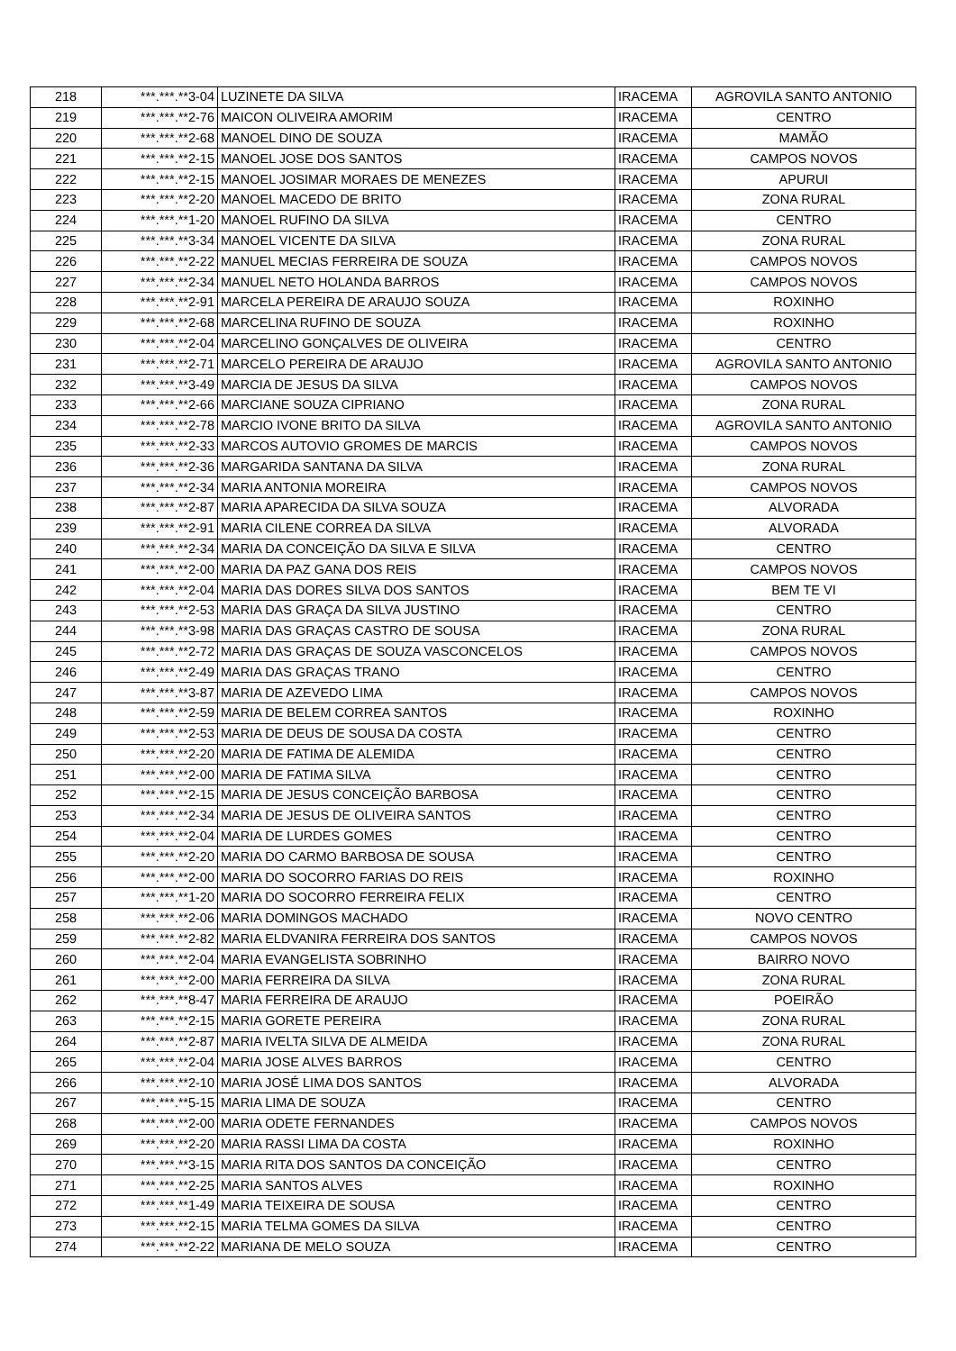| 218 | ***.***.**3-04 | LUZINETE DA SILVA | IRACEMA | AGROVILA SANTO ANTONIO |
| 219 | ***.***.**2-76 | MAICON OLIVEIRA AMORIM | IRACEMA | CENTRO |
| 220 | ***.***.**2-68 | MANOEL DINO DE SOUZA | IRACEMA | MAMÃO |
| 221 | ***.***.**2-15 | MANOEL JOSE DOS SANTOS | IRACEMA | CAMPOS NOVOS |
| 222 | ***.***.**2-15 | MANOEL JOSIMAR MORAES DE MENEZES | IRACEMA | APURUI |
| 223 | ***.***.**2-20 | MANOEL MACEDO DE BRITO | IRACEMA | ZONA RURAL |
| 224 | ***.***.**1-20 | MANOEL RUFINO DA SILVA | IRACEMA | CENTRO |
| 225 | ***.***.**3-34 | MANOEL VICENTE DA SILVA | IRACEMA | ZONA RURAL |
| 226 | ***.***.**2-22 | MANUEL MECIAS FERREIRA DE SOUZA | IRACEMA | CAMPOS NOVOS |
| 227 | ***.***.**2-34 | MANUEL NETO HOLANDA BARROS | IRACEMA | CAMPOS NOVOS |
| 228 | ***.***.**2-91 | MARCELA PEREIRA DE ARAUJO SOUZA | IRACEMA | ROXINHO |
| 229 | ***.***.**2-68 | MARCELINA RUFINO DE SOUZA | IRACEMA | ROXINHO |
| 230 | ***.***.**2-04 | MARCELINO GONÇALVES DE OLIVEIRA | IRACEMA | CENTRO |
| 231 | ***.***.**2-71 | MARCELO PEREIRA DE ARAUJO | IRACEMA | AGROVILA SANTO ANTONIO |
| 232 | ***.***.**3-49 | MARCIA DE JESUS DA SILVA | IRACEMA | CAMPOS NOVOS |
| 233 | ***.***.**2-66 | MARCIANE SOUZA CIPRIANO | IRACEMA | ZONA RURAL |
| 234 | ***.***.**2-78 | MARCIO IVONE BRITO DA SILVA | IRACEMA | AGROVILA SANTO ANTONIO |
| 235 | ***.***.**2-33 | MARCOS AUTOVIO GROMES DE MARCIS | IRACEMA | CAMPOS NOVOS |
| 236 | ***.***.**2-36 | MARGARIDA SANTANA DA SILVA | IRACEMA | ZONA RURAL |
| 237 | ***.***.**2-34 | MARIA ANTONIA MOREIRA | IRACEMA | CAMPOS NOVOS |
| 238 | ***.***.**2-87 | MARIA APARECIDA DA SILVA SOUZA | IRACEMA | ALVORADA |
| 239 | ***.***.**2-91 | MARIA CILENE CORREA DA SILVA | IRACEMA | ALVORADA |
| 240 | ***.***.**2-34 | MARIA DA CONCEIÇÃO DA SILVA E SILVA | IRACEMA | CENTRO |
| 241 | ***.***.**2-00 | MARIA DA PAZ GANA DOS REIS | IRACEMA | CAMPOS NOVOS |
| 242 | ***.***.**2-04 | MARIA DAS DORES SILVA DOS SANTOS | IRACEMA | BEM TE VI |
| 243 | ***.***.**2-53 | MARIA DAS GRAÇA DA SILVA JUSTINO | IRACEMA | CENTRO |
| 244 | ***.***.**3-98 | MARIA DAS GRAÇAS CASTRO DE SOUSA | IRACEMA | ZONA RURAL |
| 245 | ***.***.**2-72 | MARIA DAS GRAÇAS DE SOUZA VASCONCELOS | IRACEMA | CAMPOS NOVOS |
| 246 | ***.***.**2-49 | MARIA DAS GRAÇAS TRANO | IRACEMA | CENTRO |
| 247 | ***.***.**3-87 | MARIA DE AZEVEDO LIMA | IRACEMA | CAMPOS NOVOS |
| 248 | ***.***.**2-59 | MARIA DE BELEM CORREA SANTOS | IRACEMA | ROXINHO |
| 249 | ***.***.**2-53 | MARIA DE DEUS DE SOUSA DA COSTA | IRACEMA | CENTRO |
| 250 | ***.***.**2-20 | MARIA DE FATIMA DE ALEMIDA | IRACEMA | CENTRO |
| 251 | ***.***.**2-00 | MARIA DE FATIMA SILVA | IRACEMA | CENTRO |
| 252 | ***.***.**2-15 | MARIA DE JESUS CONCEIÇÃO BARBOSA | IRACEMA | CENTRO |
| 253 | ***.***.**2-34 | MARIA DE JESUS DE OLIVEIRA SANTOS | IRACEMA | CENTRO |
| 254 | ***.***.**2-04 | MARIA DE LURDES GOMES | IRACEMA | CENTRO |
| 255 | ***.***.**2-20 | MARIA DO CARMO BARBOSA DE SOUSA | IRACEMA | CENTRO |
| 256 | ***.***.**2-00 | MARIA DO SOCORRO FARIAS DO REIS | IRACEMA | ROXINHO |
| 257 | ***.***.**1-20 | MARIA DO SOCORRO FERREIRA FELIX | IRACEMA | CENTRO |
| 258 | ***.***.**2-06 | MARIA DOMINGOS MACHADO | IRACEMA | NOVO CENTRO |
| 259 | ***.***.**2-82 | MARIA ELDVANIRA FERREIRA DOS SANTOS | IRACEMA | CAMPOS NOVOS |
| 260 | ***.***.**2-04 | MARIA EVANGELISTA SOBRINHO | IRACEMA | BAIRRO NOVO |
| 261 | ***.***.**2-00 | MARIA FERREIRA DA SILVA | IRACEMA | ZONA RURAL |
| 262 | ***.***.**8-47 | MARIA FERREIRA DE ARAUJO | IRACEMA | POEIRÃO |
| 263 | ***.***.**2-15 | MARIA GORETE PEREIRA | IRACEMA | ZONA RURAL |
| 264 | ***.***.**2-87 | MARIA IVELTA SILVA DE ALMEIDA | IRACEMA | ZONA RURAL |
| 265 | ***.***.**2-04 | MARIA JOSE ALVES BARROS | IRACEMA | CENTRO |
| 266 | ***.***.**2-10 | MARIA JOSÉ LIMA DOS SANTOS | IRACEMA | ALVORADA |
| 267 | ***.***.**5-15 | MARIA LIMA DE SOUZA | IRACEMA | CENTRO |
| 268 | ***.***.**2-00 | MARIA ODETE FERNANDES | IRACEMA | CAMPOS NOVOS |
| 269 | ***.***.**2-20 | MARIA RASSI LIMA DA COSTA | IRACEMA | ROXINHO |
| 270 | ***.***.**3-15 | MARIA RITA DOS SANTOS DA CONCEIÇÃO | IRACEMA | CENTRO |
| 271 | ***.***.**2-25 | MARIA SANTOS ALVES | IRACEMA | ROXINHO |
| 272 | ***.***.**1-49 | MARIA TEIXEIRA DE SOUSA | IRACEMA | CENTRO |
| 273 | ***.***.**2-15 | MARIA TELMA GOMES DA SILVA | IRACEMA | CENTRO |
| 274 | ***.***.**2-22 | MARIANA DE MELO SOUZA | IRACEMA | CENTRO |